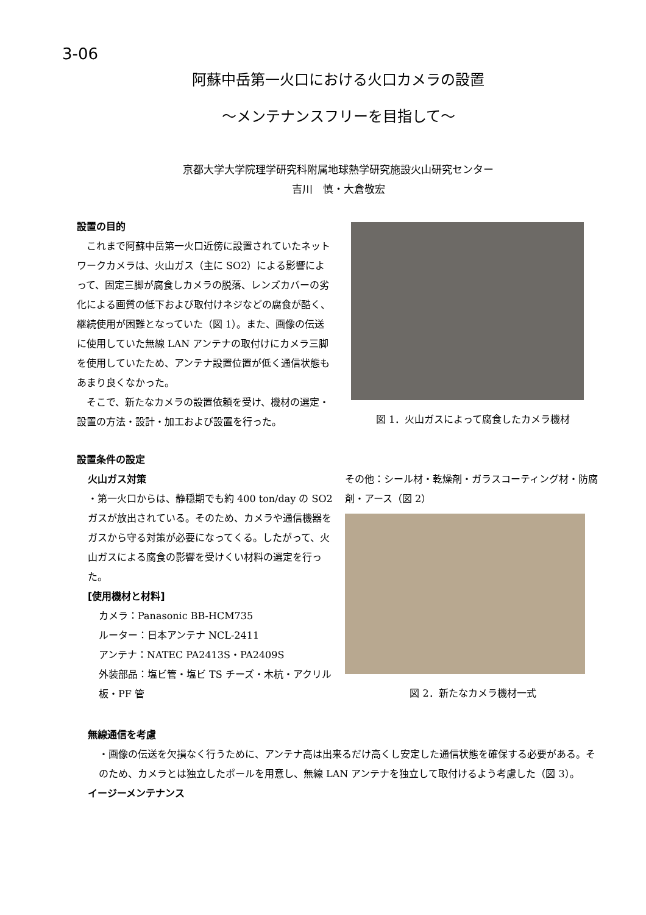3-06
阿蘇中岳第一火口における火口カメラの設置
～メンテナンスフリーを目指して～
京都大学大学院理学研究科附属地球熱学研究施設火山研究センター
吉川　慎・大倉敬宏
設置の目的
　これまで阿蘇中岳第一火口近傍に設置されていたネットワークカメラは、火山ガス（主に SO2）による影響によって、固定三脚が腐食しカメラの脱落、レンズカバーの劣化による画質の低下および取付けネジなどの腐食が酷く、継続使用が困難となっていた（図 1）。また、画像の伝送に使用していた無線 LAN アンテナの取付けにカメラ三脚を使用していたため、アンテナ設置位置が低く通信状態もあまり良くなかった。
　そこで、新たなカメラの設置依頼を受け、機材の選定・設置の方法・設計・加工および設置を行った。
図 1．火山ガスによって腐食したカメラ機材
設置条件の設定
火山ガス対策
・第一火口からは、静穏期でも約 400 ton/day の SO2 ガスが放出されている。そのため、カメラや通信機器をガスから守る対策が必要になってくる。したがって、火山ガスによる腐食の影響を受けくい材料の選定を行った。
[使用機材と材料]
カメラ：Panasonic BB-HCM735
ルーター：日本アンテナ NCL-2411
アンテナ：NATEC PA2413S・PA2409S
外装部品：塩ビ管・塩ビ TS チーズ・木杭・アクリル板・PF 管
その他：シール材・乾燥剤・ガラスコーティング材・防腐剤・アース（図 2）
図 2．新たなカメラ機材一式
無線通信を考慮
・画像の伝送を欠損なく行うために、アンテナ高は出来るだけ高くし安定した通信状態を確保する必要がある。そのため、カメラとは独立したポールを用意し、無線 LAN アンテナを独立して取付けるよう考慮した（図 3）。
イージーメンテナンス